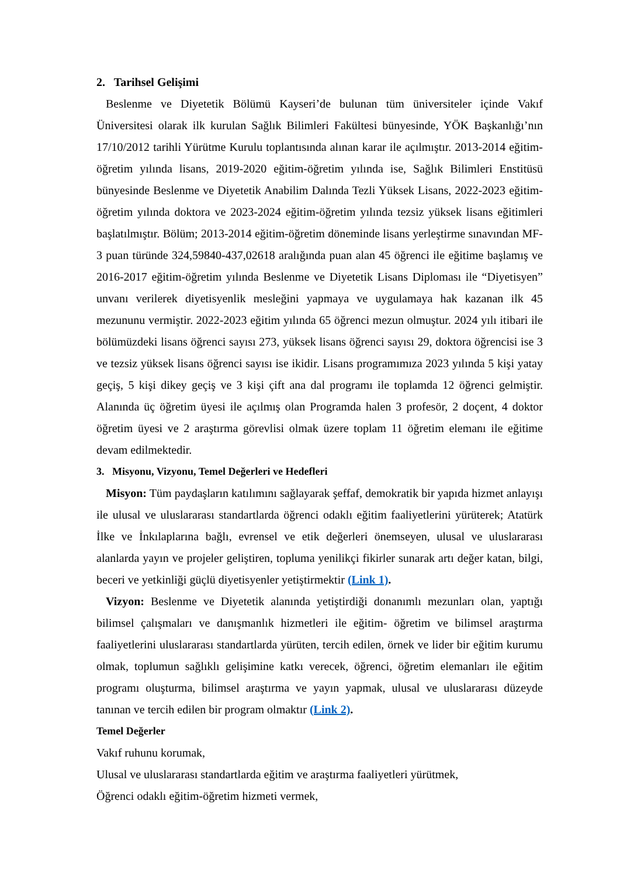2. Tarihsel Gelişimi
Beslenme ve Diyetetik Bölümü Kayseri’de bulunan tüm üniversiteler içinde Vakıf Üniversitesi olarak ilk kurulan Sağlık Bilimleri Fakültesi bünyesinde, YÖK Başkanlığı’nın 17/10/2012 tarihli Yürütme Kurulu toplantısında alınan karar ile açılmıştır. 2013-2014 eğitim-öğretim yılında lisans, 2019-2020 eğitim-öğretim yılında ise, Sağlık Bilimleri Enstitüsü bünyesinde Beslenme ve Diyetetik Anabilim Dalında Tezli Yüksek Lisans, 2022-2023 eğitim-öğretim yılında doktora ve 2023-2024 eğitim-öğretim yılında tezsiz yüksek lisans eğitimleri başlatılmıştır. Bölüm; 2013-2014 eğitim-öğretim döneminde lisans yerleştirme sınavından MF-3 puan türünde 324,59840-437,02618 aralığında puan alan 45 öğrenci ile eğitime başlamış ve 2016-2017 eğitim-öğretim yılında Beslenme ve Diyetetik Lisans Diploması ile “Diyetisyen” unvanı verilerek diyetisyenlik mesleğini yapmaya ve uygulamaya hak kazanan ilk 45 mezununu vermiştir. 2022-2023 eğitim yılında 65 öğrenci mezun olmuştur. 2024 yılı itibari ile bölümüzdeki lisans öğrenci sayısı 273, yüksek lisans öğrenci sayısı 29, doktora öğrencisi ise 3 ve tezsiz yüksek lisans öğrenci sayısı ise ikidir. Lisans programımıza 2023 yılında 5 kişi yatay geçiş, 5 kişi dikey geçiş ve 3 kişi çift ana dal programı ile toplamda 12 öğrenci gelmiştir. Alanında üç öğretim üyesi ile açılmış olan Programda halen 3 profesör, 2 doçent, 4 doktor öğretim üyesi ve 2 araştırma görevlisi olmak üzere toplam 11 öğretim elemanı ile eğitime devam edilmektedir.
3. Misyonu, Vizyonu, Temel Değerleri ve Hedefleri
Misyon: Tüm paydaşların katılımını sağlayarak şeffaf, demokratik bir yapıda hizmet anlayışı ile ulusal ve uluslararası standartlarda öğrenci odaklı eğitim faaliyetlerini yürüterek; Atatürk İlke ve İnkılaplarına bağlı, evrensel ve etik değerleri önemseyen, ulusal ve uluslararası alanlarda yayın ve projeler geliştiren, topluma yenilikçi fikirler sunarak artı değer katan, bilgi, beceri ve yetkinliği güçlü diyetisyenler yetiştirmektir (Link 1).
Vizyon: Beslenme ve Diyetetik alanında yetiştirdiği donanımlı mezunları olan, yaptığı bilimsel çalışmaları ve danışmanlık hizmetleri ile eğitim- öğretim ve bilimsel araştırma faaliyetlerini uluslararası standartlarda yürüten, tercih edilen, örnek ve lider bir eğitim kurumu olmak, toplumun sağlıklı gelişimine katkı verecek, öğrenci, öğretim elemanları ile eğitim programı oluşturma, bilimsel araştırma ve yayın yapmak, ulusal ve uluslararası düzeyde tanınan ve tercih edilen bir program olmaktır (Link 2).
Temel Değerler
Vakıf ruhunu korumak,
Ulusal ve uluslararası standartlarda eğitim ve araştırma faaliyetleri yürütmek,
Öğrenci odaklı eğitim-öğretim hizmeti vermek,